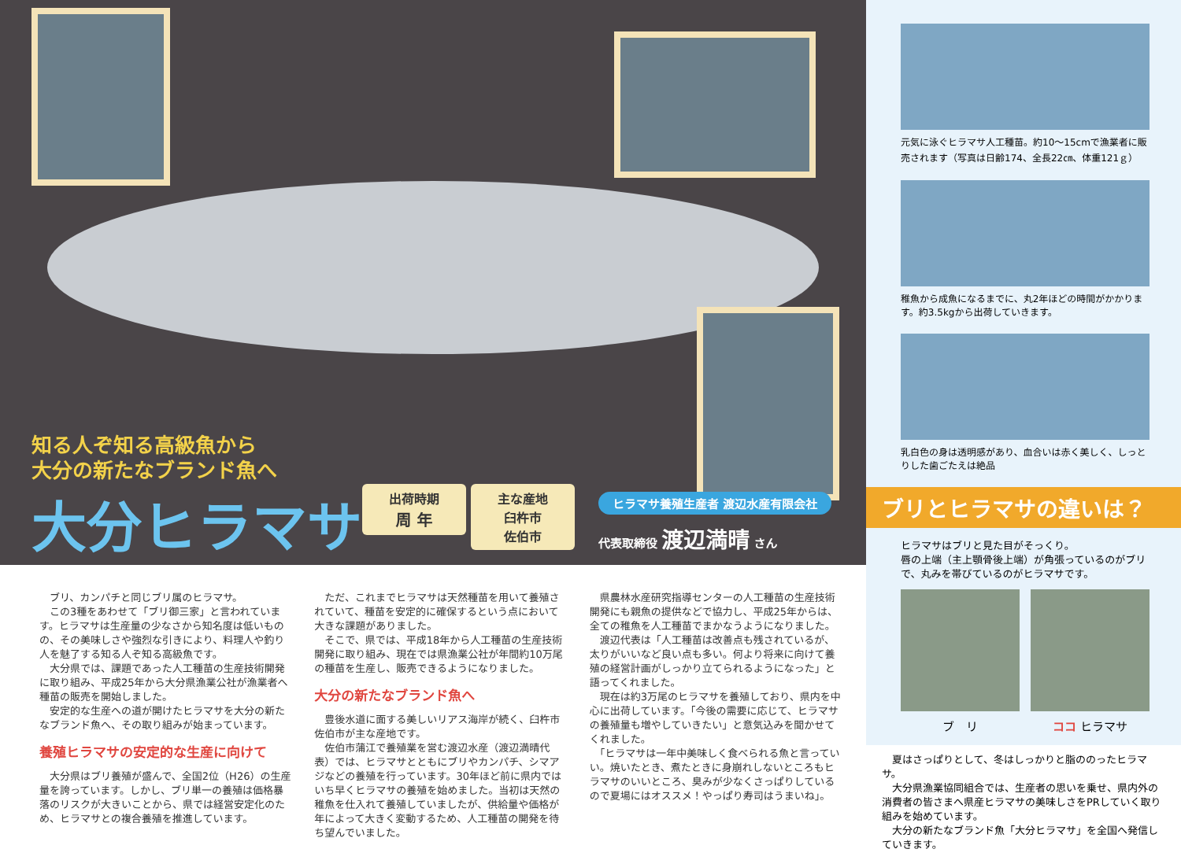知る人ぞ知る高級魚から
大分の新たなブランド魚へ
大分ヒラマサ
出荷時期
周 年
主な産地
臼杵市
佐伯市
ヒラマサ養殖生産者 渡辺水産有限会社
代表取締役 渡辺満晴 さん
　ブリ、カンパチと同じブリ属のヒラマサ。
　この3種をあわせて「ブリ御三家」と言われています。ヒラマサは生産量の少なさから知名度は低いものの、その美味しさや強烈な引きにより、料理人や釣り人を魅了する知る人ぞ知る高級魚です。
　大分県では、課題であった人工種苗の生産技術開発に取り組み、平成25年から大分県漁業公社が漁業者へ種苗の販売を開始しました。
　安定的な生産への道が開けたヒラマサを大分の新たなブランド魚へ、その取り組みが始まっています。
養殖ヒラマサの安定的な生産に向けて
　大分県はブリ養殖が盛んで、全国2位（H26）の生産量を誇っています。しかし、ブリ単一の養殖は価格暴落のリスクが大きいことから、県では経営安定化のため、ヒラマサとの複合養殖を推進しています。
　ただ、これまでヒラマサは天然種苗を用いて養殖されていて、種苗を安定的に確保するという点において大きな課題がありました。
　そこで、県では、平成18年から人工種苗の生産技術開発に取り組み、現在では県漁業公社が年間約10万尾の種苗を生産し、販売できるようになりました。
大分の新たなブランド魚へ
　豊後水道に面する美しいリアス海岸が続く、臼杵市佐伯市が主な産地です。
　佐伯市蒲江で養殖業を営む渡辺水産（渡辺満晴代表）では、ヒラマサとともにブリやカンパチ、シマアジなどの養殖を行っています。30年ほど前に県内ではいち早くヒラマサの養殖を始めました。当初は天然の稚魚を仕入れて養殖していましたが、供給量や価格が年によって大きく変動するため、人工種苗の開発を待ち望んでいました。
　県農林水産研究指導センターの人工種苗の生産技術開発にも親魚の提供などで協力し、平成25年からは、全ての稚魚を人工種苗でまかなうようになりました。
　渡辺代表は「人工種苗は改善点も残されているが、太りがいいなど良い点も多い。何より将来に向けて養殖の経営計画がしっかり立てられるようになった」と語ってくれました。
　現在は約3万尾のヒラマサを養殖しており、県内を中心に出荷しています。「今後の需要に応じて、ヒラマサの養殖量も増やしていきたい」と意気込みを聞かせてくれました。
　「ヒラマサは一年中美味しく食べられる魚と言っていい。焼いたとき、煮たときに身崩れしないところもヒラマサのいいところ、臭みが少なくさっぱりしているので夏場にはオススメ！やっぱり寿司はうまいね」。
元気に泳ぐヒラマサ人工種苗。約10～15cmで漁業者に販売されます（写真は日齢174、全長22㎝、体重121ｇ）
稚魚から成魚になるまでに、丸2年ほどの時間がかかります。約3.5kgから出荷していきます。
乳白色の身は透明感があり、血合いは赤く美しく、しっとりした歯ごたえは絶品
ブリとヒラマサの違いは？
ヒラマサはブリと見た目がそっくり。
唇の上端（主上顎骨後上端）が角張っているのがブリで、丸みを帯びているのがヒラマサです。
ブ　リ ココ ヒラマサ
　夏はさっぱりとして、冬はしっかりと脂ののったヒラマサ。
　大分県漁業協同組合では、生産者の思いを乗せ、県内外の消費者の皆さまへ県産ヒラマサの美味しさをPRしていく取り組みを始めています。
　大分の新たなブランド魚「大分ヒラマサ」を全国へ発信していきます。